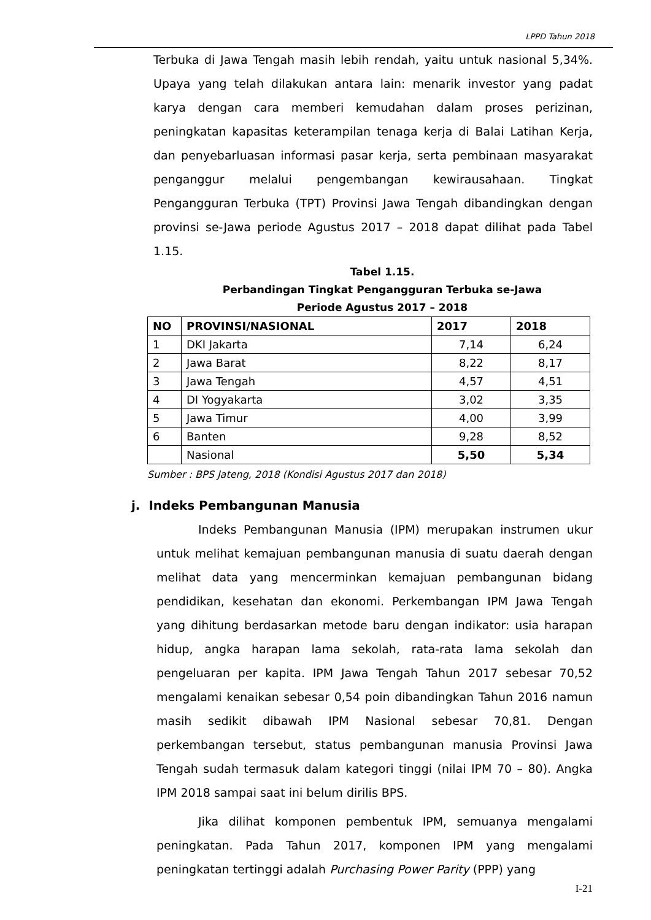LPPD Tahun 2018
Terbuka di Jawa Tengah masih lebih rendah, yaitu untuk nasional 5,34%. Upaya yang telah dilakukan antara lain: menarik investor yang padat karya dengan cara memberi kemudahan dalam proses perizinan, peningkatan kapasitas keterampilan tenaga kerja di Balai Latihan Kerja, dan penyebarluasan informasi pasar kerja, serta pembinaan masyarakat penganggur melalui pengembangan kewirausahaan. Tingkat Pengangguran Terbuka (TPT) Provinsi Jawa Tengah dibandingkan dengan provinsi se-Jawa periode Agustus 2017 – 2018 dapat dilihat pada Tabel 1.15.
Tabel 1.15.
Perbandingan Tingkat Pengangguran Terbuka se-Jawa
Periode Agustus 2017 – 2018
| NO | PROVINSI/NASIONAL | 2017 | 2018 |
| --- | --- | --- | --- |
| 1 | DKI Jakarta | 7,14 | 6,24 |
| 2 | Jawa Barat | 8,22 | 8,17 |
| 3 | Jawa Tengah | 4,57 | 4,51 |
| 4 | DI Yogyakarta | 3,02 | 3,35 |
| 5 | Jawa Timur | 4,00 | 3,99 |
| 6 | Banten | 9,28 | 8,52 |
| | Nasional | 5,50 | 5,34 |
Sumber : BPS Jateng, 2018 (Kondisi Agustus 2017 dan 2018)
j. Indeks Pembangunan Manusia
Indeks Pembangunan Manusia (IPM) merupakan instrumen ukur untuk melihat kemajuan pembangunan manusia di suatu daerah dengan melihat data yang mencerminkan kemajuan pembangunan bidang pendidikan, kesehatan dan ekonomi. Perkembangan IPM Jawa Tengah yang dihitung berdasarkan metode baru dengan indikator: usia harapan hidup, angka harapan lama sekolah, rata-rata lama sekolah dan pengeluaran per kapita. IPM Jawa Tengah Tahun 2017 sebesar 70,52 mengalami kenaikan sebesar 0,54 poin dibandingkan Tahun 2016 namun masih sedikit dibawah IPM Nasional sebesar 70,81. Dengan perkembangan tersebut, status pembangunan manusia Provinsi Jawa Tengah sudah termasuk dalam kategori tinggi (nilai IPM 70 – 80). Angka IPM 2018 sampai saat ini belum dirilis BPS.
Jika dilihat komponen pembentuk IPM, semuanya mengalami peningkatan. Pada Tahun 2017, komponen IPM yang mengalami peningkatan tertinggi adalah Purchasing Power Parity (PPP) yang
I-21